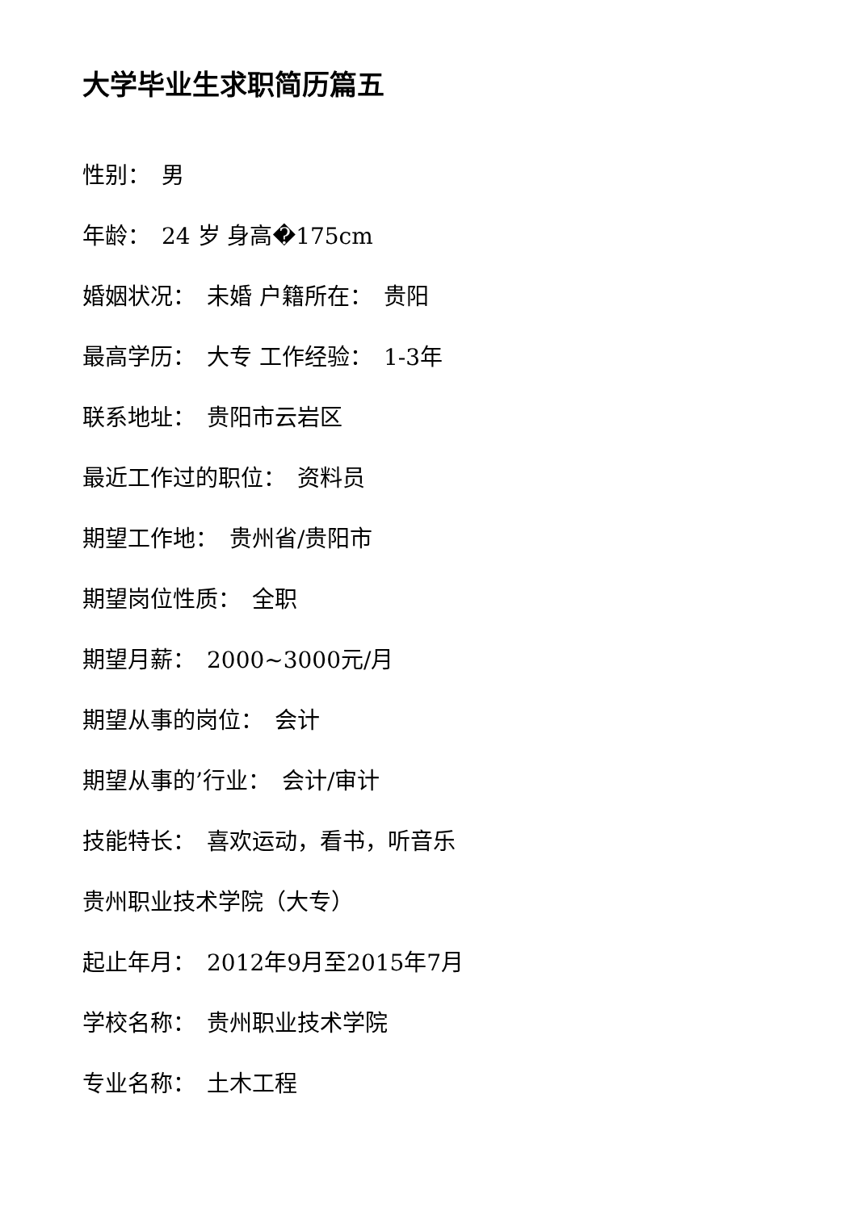大学毕业生求职简历篇五
性别：　男
年龄：　24 岁 身高�175cm
婚姻状况：　未婚 户籍所在：　贵阳
最高学历：　大专 工作经验：　1-3年
联系地址：　贵阳市云岩区
最近工作过的职位：　资料员
期望工作地：　贵州省/贵阳市
期望岗位性质：　全职
期望月薪：　2000~3000元/月
期望从事的岗位：　会计
期望从事的’行业：　会计/审计
技能特长：　喜欢运动，看书，听音乐
贵州职业技术学院（大专）
起止年月：　2012年9月至2015年7月
学校名称：　贵州职业技术学院
专业名称：　土木工程